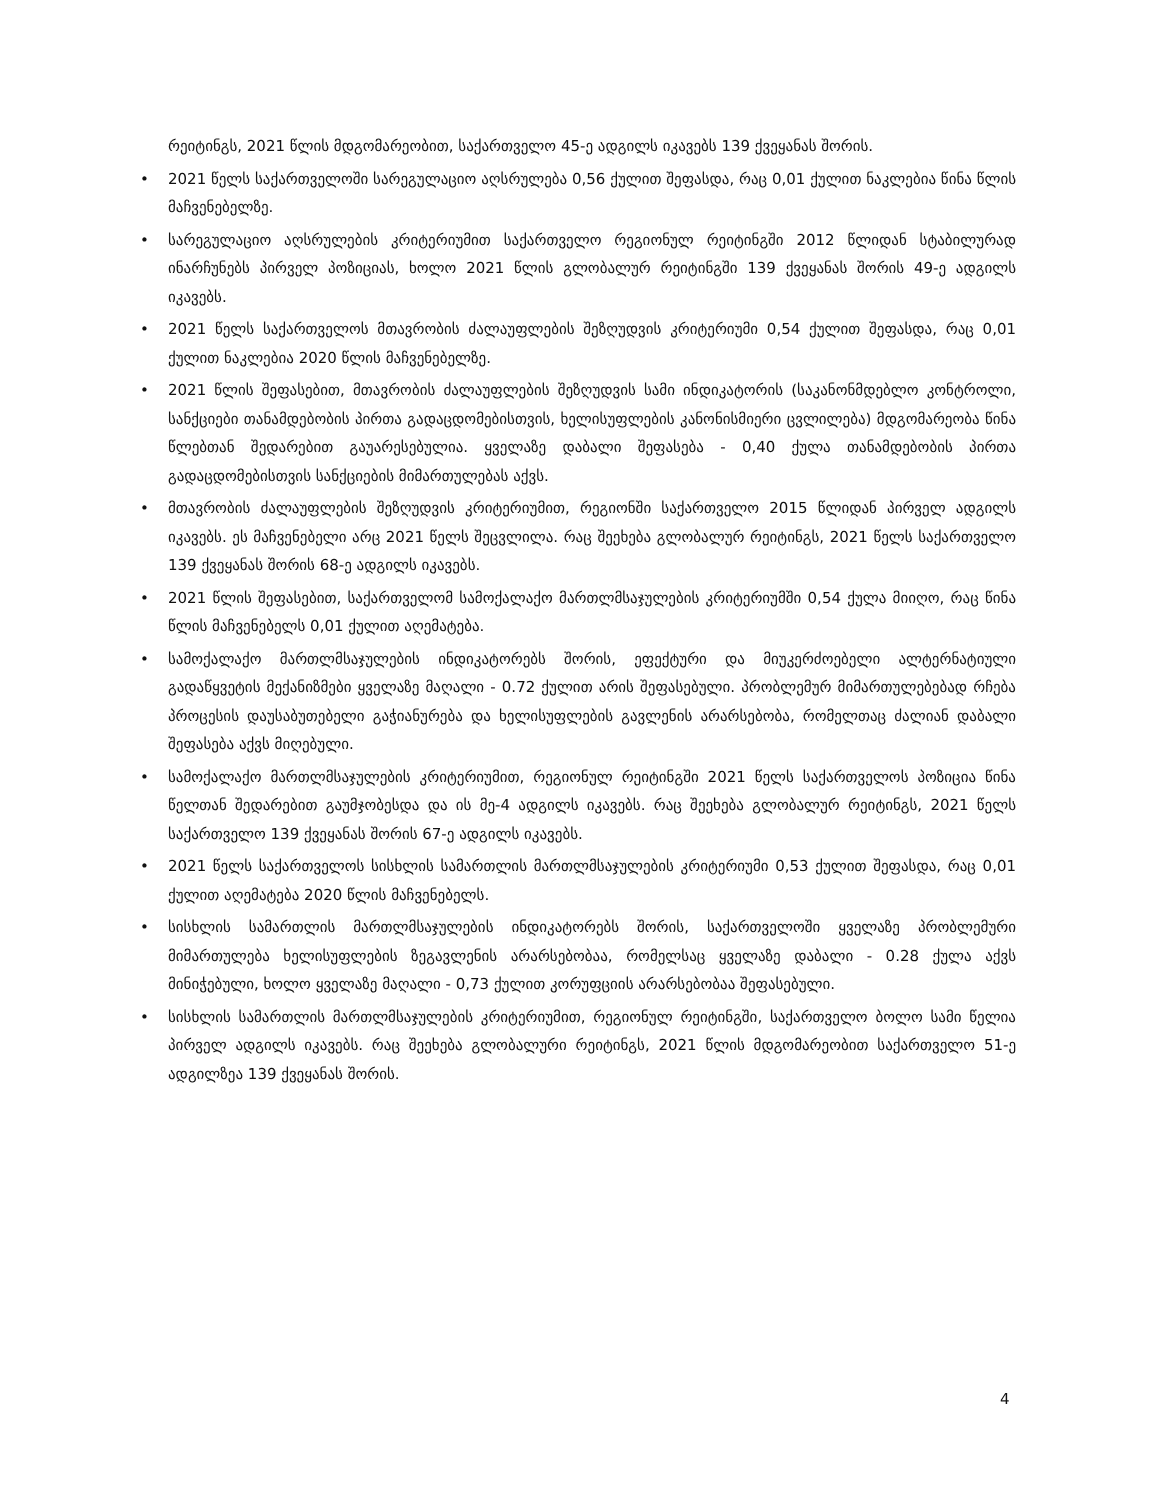რეიტინგს, 2021 წლის მდგომარეობით, საქართველო 45-ე ადგილს იკავებს 139 ქვეყანას შორის.
• 2021 წელს საქართველოში სარეგულაციო აღსრულება 0,56 ქულით შეფასდა, რაც 0,01 ქულით ნაკლებია წინა წლის მაჩვენებელზე.
• სარეგულაციო აღსრულების კრიტერიუმით საქართველო რეგიონულ რეიტინგში 2012 წლიდან სტაბილურად ინარჩუნებს პირველ პოზიციას, ხოლო 2021 წლის გლობალურ რეიტინგში 139 ქვეყანას შორის 49-ე ადგილს იკავებს.
• 2021 წელს საქართველოს მთავრობის ძალაუფლების შეზღუდვის კრიტერიუმი 0,54 ქულით შეფასდა, რაც 0,01 ქულით ნაკლებია 2020 წლის მაჩვენებელზე.
• 2021 წლის შეფასებით, მთავრობის ძალაუფლების შეზღუდვის სამი ინდიკატორის (საკანონმდებლო კონტროლი, სანქციები თანამდებობის პირთა გადაცდომებისთვის, ხელისუფლების კანონისმიერი ცვლილება) მდგომარეობა წინა წლებთან შედარებით გაუარესებულია. ყველაზე დაბალი შეფასება - 0,40 ქულა თანამდებობის პირთა გადაცდომებისთვის სანქციების მიმართულებას აქვს.
• მთავრობის ძალაუფლების შეზღუდვის კრიტერიუმით, რეგიონში საქართველო 2015 წლიდან პირველ ადგილს იკავებს. ეს მაჩვენებელი არც 2021 წელს შეცვლილა. რაც შეეხება გლობალურ რეიტინგს, 2021 წელს საქართველო 139 ქვეყანას შორის 68-ე ადგილს იკავებს.
• 2021 წლის შეფასებით, საქართველომ სამოქალაქო მართლმსაჯულების კრიტერიუმში 0,54 ქულა მიიღო, რაც წინა წლის მაჩვენებელს 0,01 ქულით აღემატება.
• სამოქალაქო მართლმსაჯულების ინდიკატორებს შორის, ეფექტური და მიუკერძოებელი ალტერნატიული გადაწყვეტის მექანიზმები ყველაზე მაღალი - 0.72 ქულით არის შეფასებული. პრობლემურ მიმართულებებად რჩება პროცესის დაუსაბუთებელი გაჭიანურება და ხელისუფლების გავლენის არარსებობა, რომელთაც ძალიან დაბალი შეფასება აქვს მიღებული.
• სამოქალაქო მართლმსაჯულების კრიტერიუმით, რეგიონულ რეიტინგში 2021 წელს საქართველოს პოზიცია წინა წელთან შედარებით გაუმჯობესდა და ის მე-4 ადგილს იკავებს. რაც შეეხება გლობალურ რეიტინგს, 2021 წელს საქართველო 139 ქვეყანას შორის 67-ე ადგილს იკავებს.
• 2021 წელს საქართველოს სისხლის სამართლის მართლმსაჯულების კრიტერიუმი 0,53 ქულით შეფასდა, რაც 0,01 ქულით აღემატება 2020 წლის მაჩვენებელს.
• სისხლის სამართლის მართლმსაჯულების ინდიკატორებს შორის, საქართველოში ყველაზე პრობლემური მიმართულება ხელისუფლების ზეგავლენის არარსებობაა, რომელსაც ყველაზე დაბალი - 0.28 ქულა აქვს მინიჭებული, ხოლო ყველაზე მაღალი - 0,73 ქულით კორუფციის არარსებობაა შეფასებული.
• სისხლის სამართლის მართლმსაჯულების კრიტერიუმით, რეგიონულ რეიტინგში, საქართველო ბოლო სამი წელია პირველ ადგილს იკავებს. რაც შეეხება გლობალური რეიტინგს, 2021 წლის მდგომარეობით საქართველო 51-ე ადგილზეა 139 ქვეყანას შორის.
4